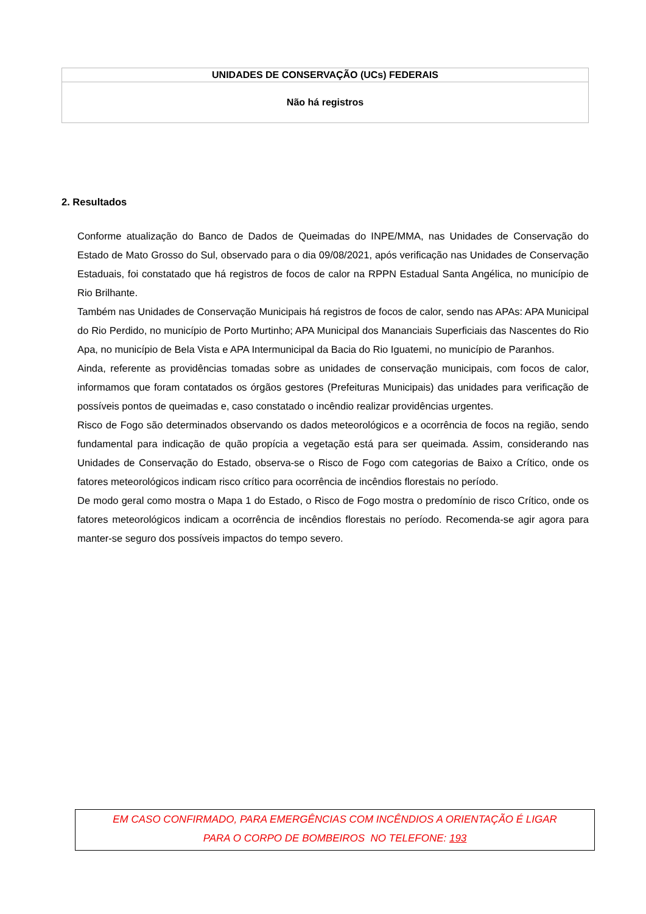| UNIDADES DE CONSERVAÇÃO (UCs) FEDERAIS |
| --- |
| Não há registros |
2. Resultados
Conforme atualização do Banco de Dados de Queimadas do INPE/MMA, nas Unidades de Conservação do Estado de Mato Grosso do Sul, observado para o dia 09/08/2021, após verificação nas Unidades de Conservação Estaduais, foi constatado que há registros de focos de calor na RPPN Estadual Santa Angélica, no município de Rio Brilhante.
Também nas Unidades de Conservação Municipais há registros de focos de calor, sendo nas APAs: APA Municipal do Rio Perdido, no município de Porto Murtinho; APA Municipal dos Mananciais Superficiais das Nascentes do Rio Apa, no município de Bela Vista e APA Intermunicipal da Bacia do Rio Iguatemi, no município de Paranhos.
Ainda, referente as providências tomadas sobre as unidades de conservação municipais, com focos de calor, informamos que foram contatados os órgãos gestores (Prefeituras Municipais) das unidades para verificação de possíveis pontos de queimadas e, caso constatado o incêndio realizar providências urgentes.
Risco de Fogo são determinados observando os dados meteorológicos e a ocorrência de focos na região, sendo fundamental para indicação de quão propícia a vegetação está para ser queimada. Assim, considerando nas Unidades de Conservação do Estado, observa-se o Risco de Fogo com categorias de Baixo a Crítico, onde os fatores meteorológicos indicam risco crítico para ocorrência de incêndios florestais no período.
De modo geral como mostra o Mapa 1 do Estado, o Risco de Fogo mostra o predomínio de risco Crítico, onde os fatores meteorológicos indicam a ocorrência de incêndios florestais no período. Recomenda-se agir agora para manter-se seguro dos possíveis impactos do tempo severo.
EM CASO CONFIRMADO, PARA EMERGÊNCIAS COM INCÊNDIOS A ORIENTAÇÃO É LIGAR
PARA O CORPO DE BOMBEIROS NO TELEFONE: 193